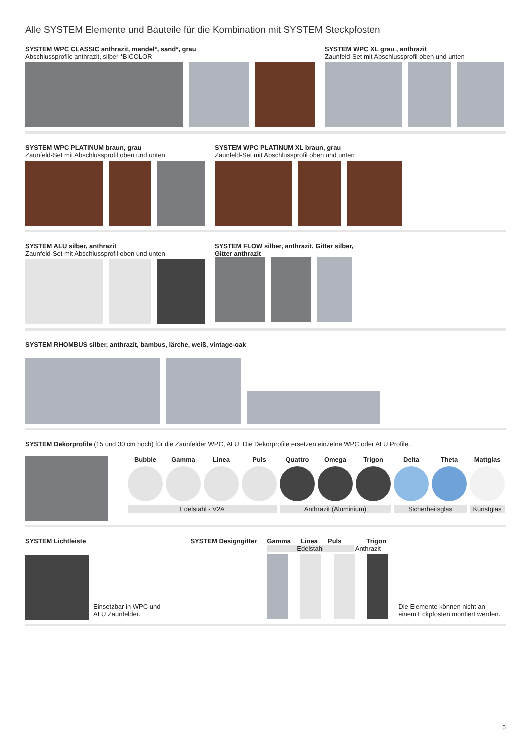Alle SYSTEM Elemente und Bauteile für die Kombination mit SYSTEM Steckpfosten
SYSTEM WPC CLASSIC anthrazit, mandel*, sand*, grau
Abschlussprofile anthrazit, silber *BICOLOR
SYSTEM WPC XL grau , anthrazit
Zaunfeld-Set mit Abschlussprofil oben und unten
SYSTEM WPC PLATINUM braun, grau
Zaunfeld-Set mit Abschlussprofil oben und unten
SYSTEM WPC PLATINUM XL braun, grau
Zaunfeld-Set mit Abschlussprofil oben und unten
SYSTEM ALU silber, anthrazit
Zaunfeld-Set mit Abschlussprofil oben und unten
SYSTEM FLOW silber, anthrazit, Gitter silber,
Gitter anthrazit
SYSTEM RHOMBUS silber, anthrazit, bambus, lärche, weiß, vintage-oak
SYSTEM Dekorprofile (15 und 30 cm hoch) für die Zaunfelder WPC, ALU. Die Dekorprofile ersetzen einzelne WPC oder ALU Profile.
Bubble Gamma Linea Puls Quattro Omega Trigon Delta Theta Mattglas
Edelstahl - V2A Anthrazit (Aluminium) Sicherheitsglas Kunstglas
SYSTEM Lichtleiste
Einsetzbar in WPC und
ALU Zaunfelder.
SYSTEM Designgitter Gamma Linea Puls Trigon
Edelstahl Anthrazit
Die Elemente können nicht an
einem Eckpfosten montiert werden.
5